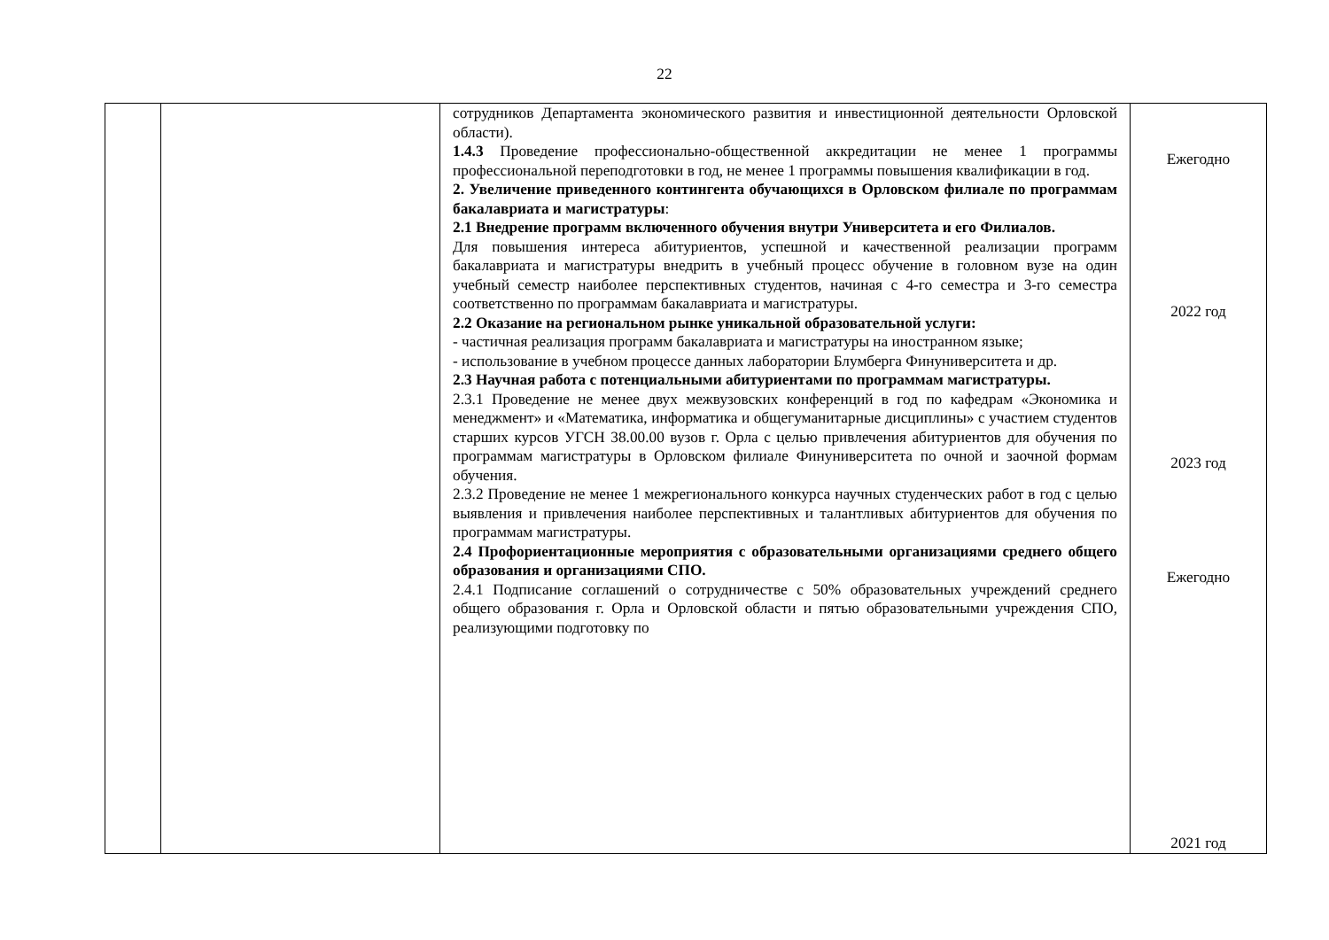22
| | | сотрудников Департамента экономического развития и инвестиционной деятельности Орловской области). 1.4.3 Проведение профессионально-общественной аккредитации не менее 1 программы профессиональной переподготовки в год, не менее 1 программы повышения квалификации в год. 2. Увеличение приведенного контингента обучающихся в Орловском филиале по программам бакалавриата и магистратуры : 2.1 Внедрение программ включенного обучения внутри Университета и его Филиалов. Для повышения интереса абитуриентов, успешной и качественной реализации программ бакалавриата и магистратуры внедрить в учебный процесс обучение в головном вузе на один учебный семестр наиболее перспективных студентов, начиная с 4-го семестра и 3-го семестра соответственно по программам бакалавриата и магистратуры. 2.2 Оказание на региональном рынке уникальной образовательной услуги: - частичная реализация программ бакалавриата и магистратуры на иностранном языке; - использование в учебном процессе данных лаборатории Блумберга Финуниверситета и др. 2.3 Научная работа с потенциальными абитуриентами по программам магистратуры. 2.3.1 Проведение не менее двух межвузовских конференций в год по кафедрам «Экономика и менеджмент» и «Математика, информатика и общегуманитарные дисциплины» с участием студентов старших курсов УГСН 38.00.00 вузов г. Орла с целью привлечения абитуриентов для обучения по программам магистратуры в Орловском филиале Финуниверситета по очной и заочной формам обучения. 2.3.2 Проведение не менее 1 межрегионального конкурса научных студенческих работ в год с целью выявления и привлечения наиболее перспективных и талантливых абитуриентов для обучения по программам магистратуры. 2.4 Профориентационные мероприятия с образовательными организациями среднего общего образования и организациями СПО. 2.4.1 Подписание соглашений о сотрудничестве с 50% образовательных учреждений среднего общего образования г. Орла и Орловской области и пятью образовательными учреждения СПО, реализующими подготовку по | Ежегодно 2022 год 2023 год Ежегодно 2021 год |